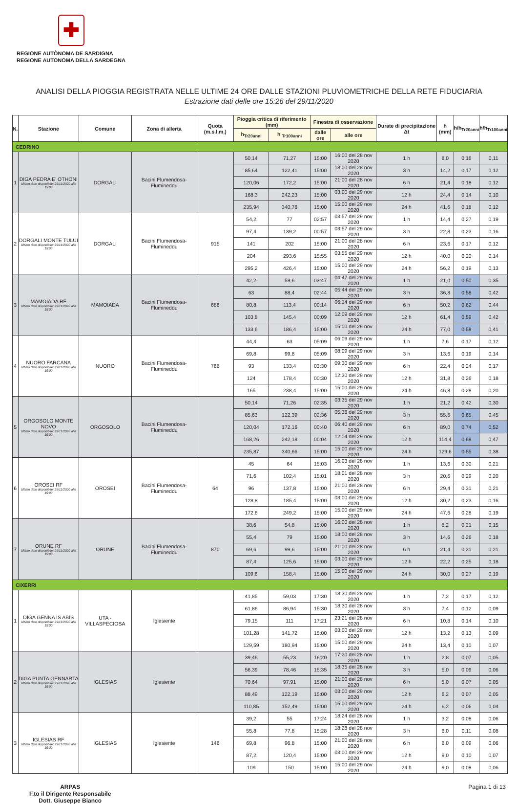✚
REGIONE AUTÒNOMA DE SARDIGNA
REGIONE AUTONOMA DELLA SARDEGNA
ANALISI DELLA PIOGGIA REGISTRATA NELLE ULTIME 24 ORE DALLE STAZIONI PLUVIOMETRICHE DELLA RETE FIDUCIARIA
Estrazione dati delle ore 15:26 del 29/11/2020
| N. | Stazione | Comune | Zona di allerta | Quota (m.s.l.m.) | Pioggia critica di riferimento (mm) | | Finestra di osservazione | | Durate di precipitazione Δt | h (mm) | h/h<sub>Tr20anni</sub> | h/h<sub>Tr100anni</sub> |
| --- | --- | --- | --- | --- | --- | --- | --- | --- | --- | --- | --- | --- |
| | | | | | h<sub>Tr20anni</sub> | h <sub>Tr100anni</sub> | dalle ore | alle ore | | | | |
| CEDRINO | | | | | | | | | | | | |
| 1 | DIGA PEDRA E' OTHONI Ultimo dato disponibile: 29/11/2020 alle 15:00 | DORGALI | Bacini Flumendosa-Flumineddu | | 50,14 | 71,27 | 15:00 | 16:00 del 28 nov 2020 | 1 h | 8,0 | 0,16 | 0,11 |
| | | | | | 85,64 | 122,41 | 15:00 | 18:00 del 28 nov 2020 | 3 h | 14,2 | 0,17 | 0,12 |
| | | | | | 120,06 | 172,2 | 15:00 | 21:00 del 28 nov 2020 | 6 h | 21,4 | 0,18 | 0,12 |
| | | | | | 168,3 | 242,23 | 15:00 | 03:00 del 29 nov 2020 | 12 h | 24,4 | 0,14 | 0,10 |
| | | | | | 235,94 | 340,76 | 15:00 | 15:00 del 29 nov 2020 | 24 h | 41,6 | 0,18 | 0,12 |
| 2 | DORGALI MONTE TULUI Ultimo dato disponibile: 29/11/2020 alle 15:00 | DORGALI | Bacini Flumendosa-Flumineddu | 915 | 54,2 | 77 | 02:57 | 03:57 del 29 nov 2020 | 1 h | 14,4 | 0,27 | 0,19 |
| | | | | | 97,4 | 139,2 | 00:57 | 03:57 del 29 nov 2020 | 3 h | 22,8 | 0,23 | 0,16 |
| | | | | | 141 | 202 | 15:00 | 21:00 del 28 nov 2020 | 6 h | 23,6 | 0,17 | 0,12 |
| | | | | | 204 | 293,6 | 15:55 | 03:55 del 29 nov 2020 | 12 h | 40,0 | 0,20 | 0,14 |
| | | | | | 295,2 | 426,4 | 15:00 | 15:00 del 29 nov 2020 | 24 h | 56,2 | 0,19 | 0,13 |
| 3 | MAMOIADA RF Ultimo dato disponibile: 29/11/2020 alle 15:00 | MAMOIADA | Bacini Flumendosa-Flumineddu | 686 | 42,2 | 59,6 | 03:47 | 04:47 del 29 nov 2020 | 1 h | 21,0 | 0,50 | 0,35 |
| | | | | | 63 | 88,4 | 02:44 | 05:44 del 29 nov 2020 | 3 h | 36,8 | 0,58 | 0,42 |
| | | | | | 80,8 | 113,4 | 00:14 | 06:14 del 29 nov 2020 | 6 h | 50,2 | 0,62 | 0,44 |
| | | | | | 103,8 | 145,4 | 00:09 | 12:09 del 29 nov 2020 | 12 h | 61,4 | 0,59 | 0,42 |
| | | | | | 133,6 | 186,4 | 15:00 | 15:00 del 29 nov 2020 | 24 h | 77,0 | 0,58 | 0,41 |
| 4 | NUORO FARCANA Ultimo dato disponibile: 29/11/2020 alle 15:00 | NUORO | Bacini Flumendosa-Flumineddu | 766 | 44,4 | 63 | 05:09 | 06:09 del 29 nov 2020 | 1 h | 7,6 | 0,17 | 0,12 |
| | | | | | 69,8 | 99,8 | 05:09 | 08:09 del 29 nov 2020 | 3 h | 13,6 | 0,19 | 0,14 |
| | | | | | 93 | 133,4 | 03:30 | 09:30 del 29 nov 2020 | 6 h | 22,4 | 0,24 | 0,17 |
| | | | | | 124 | 178,4 | 00:30 | 12:30 del 29 nov 2020 | 12 h | 31,8 | 0,26 | 0,18 |
| | | | | | 165 | 238,4 | 15:00 | 15:00 del 29 nov 2020 | 24 h | 46,8 | 0,28 | 0,20 |
| 5 | ORGOSOLO MONTE NOVO Ultimo dato disponibile: 29/11/2020 alle 15:00 | ORGOSOLO | Bacini Flumendosa-Flumineddu | | 50,14 | 71,26 | 02:35 | 03:35 del 29 nov 2020 | 1 h | 21,2 | 0,42 | 0,30 |
| | | | | | 85,63 | 122,39 | 02:36 | 05:36 del 29 nov 2020 | 3 h | 55,6 | 0,65 | 0,45 |
| | | | | | 120,04 | 172,16 | 00:40 | 06:40 del 29 nov 2020 | 6 h | 89,0 | 0,74 | 0,52 |
| | | | | | 168,26 | 242,18 | 00:04 | 12:04 del 29 nov 2020 | 12 h | 114,4 | 0,68 | 0,47 |
| | | | | | 235,87 | 340,66 | 15:00 | 15:00 del 29 nov 2020 | 24 h | 129,6 | 0,55 | 0,38 |
| 6 | OROSEI RF Ultimo dato disponibile: 29/11/2020 alle 15:00 | OROSEI | Bacini Flumendosa-Flumineddu | 64 | 45 | 64 | 15:03 | 16:03 del 28 nov 2020 | 1 h | 13,6 | 0,30 | 0,21 |
| | | | | | 71,6 | 102,4 | 15:01 | 18:01 del 28 nov 2020 | 3 h | 20,6 | 0,29 | 0,20 |
| | | | | | 96 | 137,8 | 15:00 | 21:00 del 28 nov 2020 | 6 h | 29,4 | 0,31 | 0,21 |
| | | | | | 128,8 | 185,4 | 15:00 | 03:00 del 29 nov 2020 | 12 h | 30,2 | 0,23 | 0,16 |
| | | | | | 172,6 | 249,2 | 15:00 | 15:00 del 29 nov 2020 | 24 h | 47,6 | 0,28 | 0,19 |
| 7 | ORUNE RF Ultimo dato disponibile: 29/11/2020 alle 15:00 | ORUNE | Bacini Flumendosa-Flumineddu | 870 | 38,6 | 54,8 | 15:00 | 16:00 del 28 nov 2020 | 1 h | 8,2 | 0,21 | 0,15 |
| | | | | | 55,4 | 79 | 15:00 | 18:00 del 28 nov 2020 | 3 h | 14,6 | 0,26 | 0,18 |
| | | | | | 69,6 | 99,6 | 15:00 | 21:00 del 28 nov 2020 | 6 h | 21,4 | 0,31 | 0,21 |
| | | | | | 87,4 | 125,6 | 15:00 | 03:00 del 29 nov 2020 | 12 h | 22,2 | 0,25 | 0,18 |
| | | | | | 109,6 | 158,4 | 15:00 | 15:00 del 29 nov 2020 | 24 h | 30,0 | 0,27 | 0,19 |
| CIXERRI | | | | | | | | | | | | |
| 1 | DIGA GENNA IS ABIS Ultimo dato disponibile: 29/11/2020 alle 15:00 | UTA - VILLASPECIOSA | Iglesiente | | 41,85 | 59,03 | 17:30 | 18:30 del 28 nov 2020 | 1 h | 7,2 | 0,17 | 0,12 |
| | | | | | 61,86 | 86,94 | 15:30 | 18:30 del 28 nov 2020 | 3 h | 7,4 | 0,12 | 0,09 |
| | | | | | 79,15 | 111 | 17:21 | 23:21 del 28 nov 2020 | 6 h | 10,8 | 0,14 | 0,10 |
| | | | | | 101,28 | 141,72 | 15:00 | 03:00 del 29 nov 2020 | 12 h | 13,2 | 0,13 | 0,09 |
| | | | | | 129,59 | 180,94 | 15:00 | 15:00 del 29 nov 2020 | 24 h | 13,4 | 0,10 | 0,07 |
| 2 | DIGA PUNTA GENNARTA Ultimo dato disponibile: 29/11/2020 alle 15:00 | IGLESIAS | Iglesiente | | 39,46 | 55,23 | 16:20 | 17:20 del 28 nov 2020 | 1 h | 2,8 | 0,07 | 0,05 |
| | | | | | 56,39 | 78,46 | 15:35 | 18:35 del 28 nov 2020 | 3 h | 5,0 | 0,09 | 0,06 |
| | | | | | 70,64 | 97,91 | 15:00 | 21:00 del 28 nov 2020 | 6 h | 5,0 | 0,07 | 0,05 |
| | | | | | 88,49 | 122,19 | 15:00 | 03:00 del 29 nov 2020 | 12 h | 6,2 | 0,07 | 0,05 |
| | | | | | 110,85 | 152,49 | 15:00 | 15:00 del 29 nov 2020 | 24 h | 6,2 | 0,06 | 0,04 |
| 3 | IGLESIAS RF Ultimo dato disponibile: 29/11/2020 alle 15:00 | IGLESIAS | Iglesiente | 146 | 39,2 | 55 | 17:24 | 18:24 del 28 nov 2020 | 1 h | 3,2 | 0,08 | 0,06 |
| | | | | | 55,8 | 77,8 | 15:28 | 18:28 del 28 nov 2020 | 3 h | 6,0 | 0,11 | 0,08 |
| | | | | | 69,8 | 96,8 | 15:00 | 21:00 del 28 nov 2020 | 6 h | 6,0 | 0,09 | 0,06 |
| | | | | | 87,2 | 120,4 | 15:00 | 03:00 del 29 nov 2020 | 12 h | 9,0 | 0,10 | 0,07 |
| | | | | | 109 | 150 | 15:00 | 15:00 del 29 nov 2020 | 24 h | 9,0 | 0,08 | 0,06 |
ARPAS
F.to il Dirigente Responsabile
Dott. Giuseppe Bianco
Pagina 1 di 13